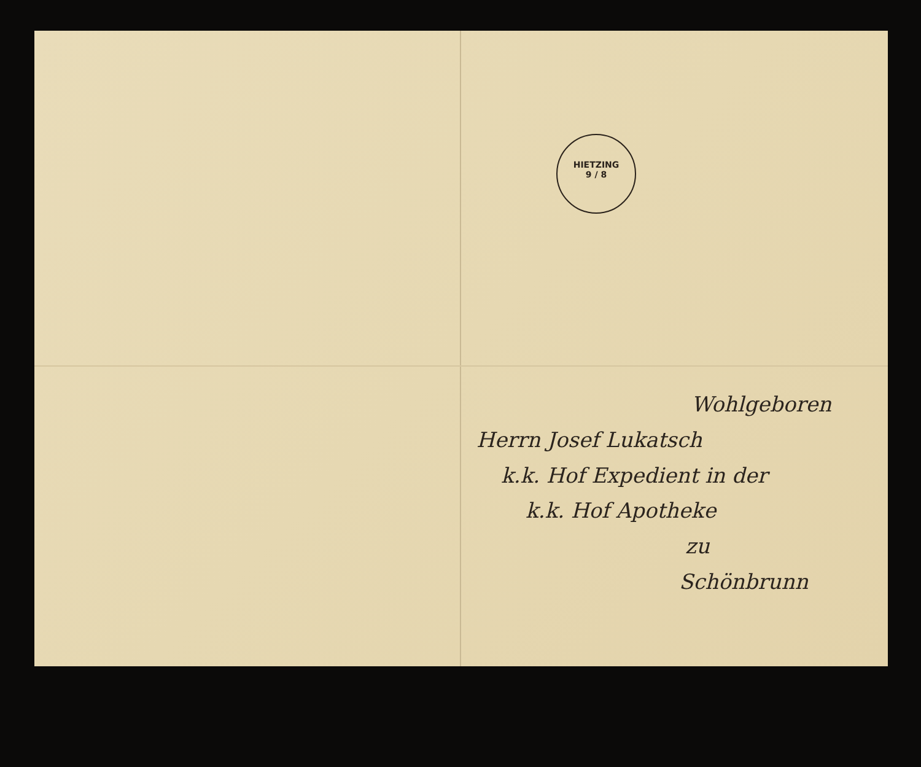HIETZING
9 / 8
Wohlgeboren
Herrn Josef Lukatsch
k.k. Hof Expedient in der
k.k. Hof Apotheke
zu
Schönbrunn